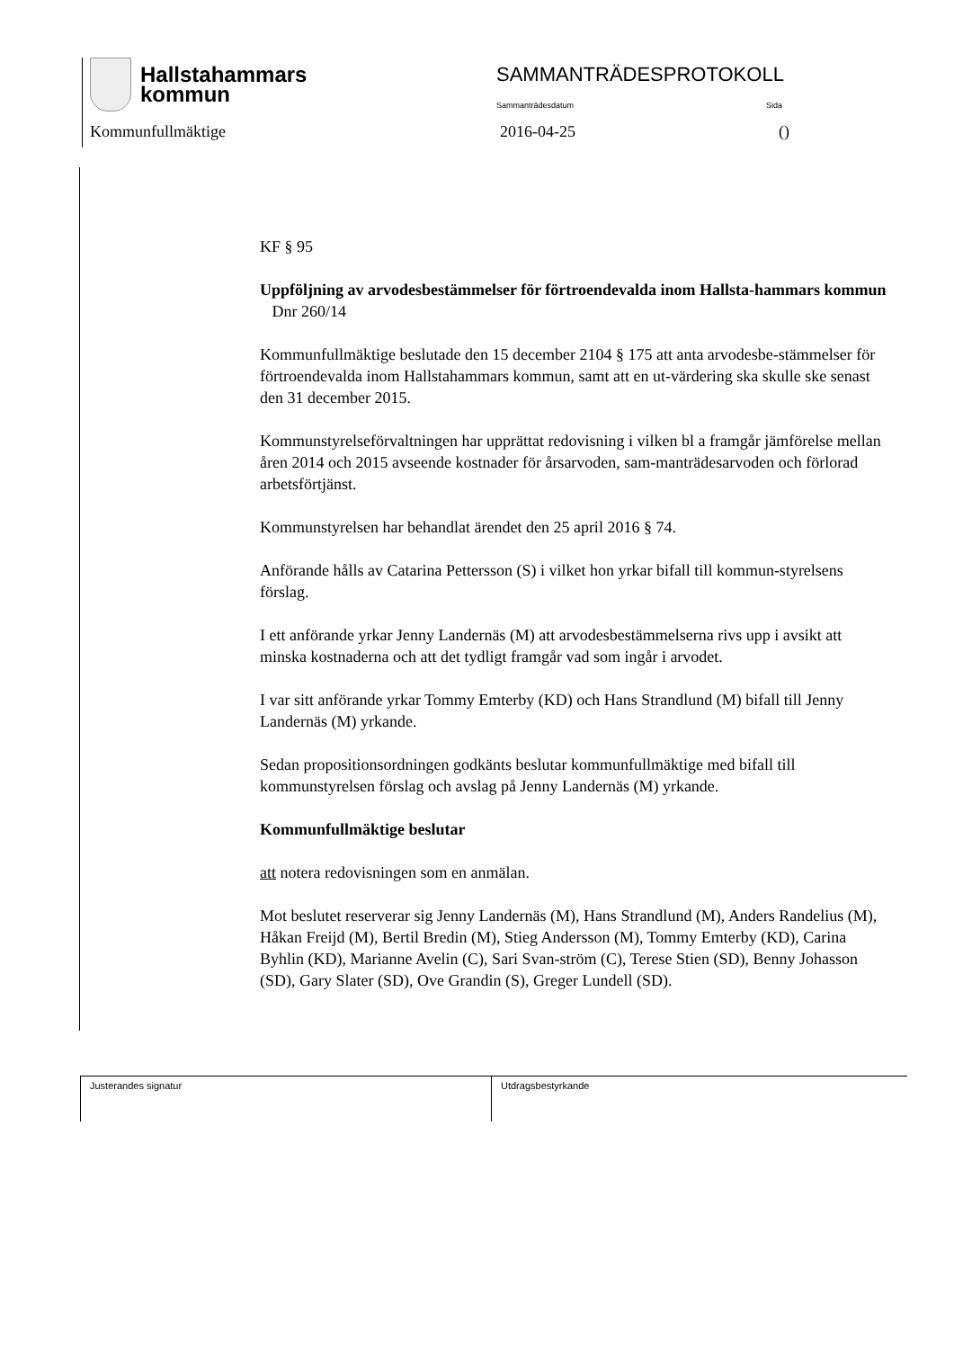Hallstahammars
kommun
SAMMANTRÄDESPROTOKOLL
Sammanträdesdatum Sida
Kommunfullmäktige 2016-04-25 ()
KF § 95
Uppföljning av arvodesbestämmelser för förtroendevalda inom Hallsta-hammars kommun Dnr 260/14
Kommunfullmäktige beslutade den 15 december 2104 § 175 att anta arvodesbe-stämmelser för förtroendevalda inom Hallstahammars kommun, samt att en ut-värdering ska skulle ske senast den 31 december 2015.
Kommunstyrelseförvaltningen har upprättat redovisning i vilken bl a framgår jämförelse mellan åren 2014 och 2015 avseende kostnader för årsarvoden, sam-manträdesarvoden och förlorad arbetsförtjänst.
Kommunstyrelsen har behandlat ärendet den 25 april 2016 § 74.
Anförande hålls av Catarina Pettersson (S) i vilket hon yrkar bifall till kommun-styrelsens förslag.
I ett anförande yrkar Jenny Landernäs (M) att arvodesbestämmelserna rivs upp i avsikt att minska kostnaderna och att det tydligt framgår vad som ingår i arvodet.
I var sitt anförande yrkar Tommy Emterby (KD) och Hans Strandlund (M) bifall till Jenny Landernäs (M) yrkande.
Sedan propositionsordningen godkänts beslutar kommunfullmäktige med bifall till kommunstyrelsen förslag och avslag på Jenny Landernäs (M) yrkande.
Kommunfullmäktige beslutar
att notera redovisningen som en anmälan.
Mot beslutet reserverar sig Jenny Landernäs (M), Hans Strandlund (M), Anders Randelius (M), Håkan Freijd (M), Bertil Bredin (M), Stieg Andersson (M), Tommy Emterby (KD), Carina Byhlin (KD), Marianne Avelin (C), Sari Svan-ström (C), Terese Stien (SD), Benny Johasson (SD), Gary Slater (SD), Ove Grandin (S), Greger Lundell (SD).
Justerandes signatur Utdragsbestyrkande